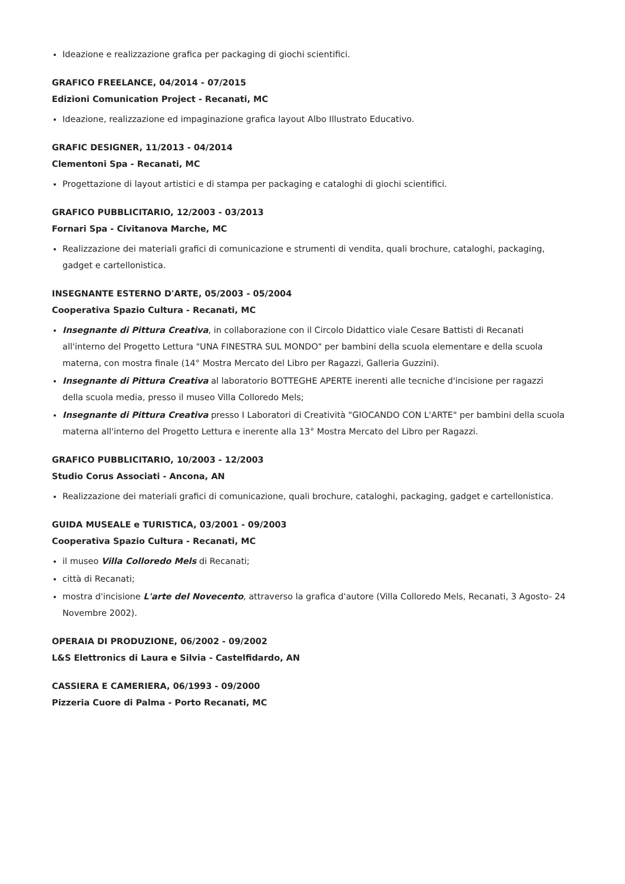Ideazione e realizzazione grafica per packaging di giochi scientifici.
GRAFICO FREELANCE, 04/2014 - 07/2015
Edizioni Comunication Project - Recanati, MC
Ideazione, realizzazione ed impaginazione grafica layout Albo Illustrato Educativo.
GRAFIC DESIGNER, 11/2013 - 04/2014
Clementoni Spa - Recanati, MC
Progettazione di layout artistici e di stampa per packaging e cataloghi di giochi scientifici.
GRAFICO PUBBLICITARIO, 12/2003 - 03/2013
Fornari Spa - Civitanova Marche, MC
Realizzazione dei materiali grafici di comunicazione e strumenti di vendita, quali brochure, cataloghi, packaging, gadget e cartellonistica.
INSEGNANTE ESTERNO D'ARTE, 05/2003 - 05/2004
Cooperativa Spazio Cultura - Recanati, MC
Insegnante di Pittura Creativa, in collaborazione con il Circolo Didattico viale Cesare Battisti di Recanati all'interno del Progetto Lettura "UNA FINESTRA SUL MONDO" per bambini della scuola elementare e della scuola materna, con mostra finale (14° Mostra Mercato del Libro per Ragazzi, Galleria Guzzini).
Insegnante di Pittura Creativa al laboratorio BOTTEGHE APERTE inerenti alle tecniche d'incisione per ragazzi della scuola media, presso il museo Villa Colloredo Mels;
Insegnante di Pittura Creativa presso I Laboratori di Creatività "GIOCANDO CON L'ARTE" per bambini della scuola materna all'interno del Progetto Lettura e inerente alla 13° Mostra Mercato del Libro per Ragazzi.
GRAFICO PUBBLICITARIO, 10/2003 - 12/2003
Studio Corus Associati - Ancona, AN
Realizzazione dei materiali grafici di comunicazione, quali brochure, cataloghi, packaging, gadget e cartellonistica.
GUIDA MUSEALE e TURISTICA, 03/2001 - 09/2003
Cooperativa Spazio Cultura - Recanati, MC
il museo Villa Colloredo Mels di Recanati;
città di Recanati;
mostra d'incisione L'arte del Novecento, attraverso la grafica d'autore (Villa Colloredo Mels, Recanati, 3 Agosto- 24 Novembre 2002).
OPERAIA DI PRODUZIONE, 06/2002 - 09/2002
L&S Elettronics di Laura e Silvia - Castelfidardo, AN
CASSIERA E CAMERIERA, 06/1993 - 09/2000
Pizzeria Cuore di Palma - Porto Recanati, MC